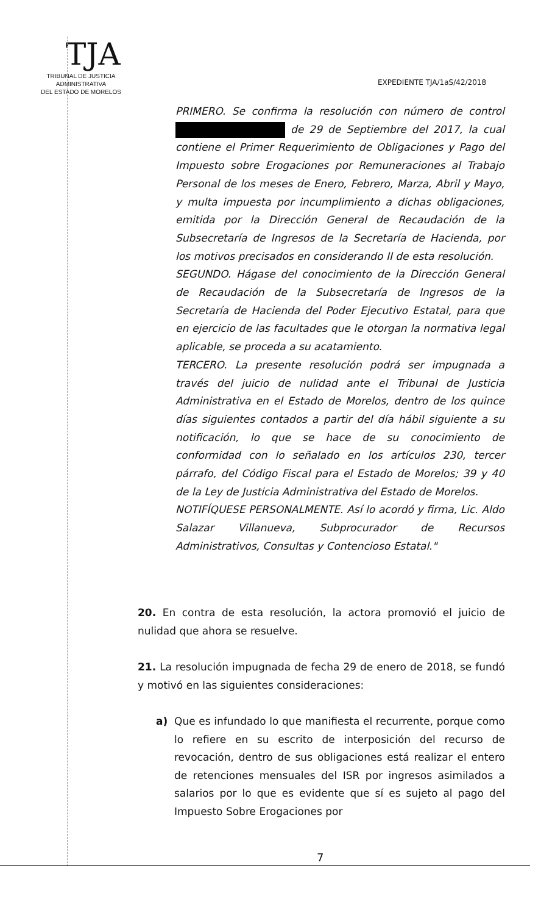TJA
TRIBUNAL DE JUSTICIA ADMINISTRATIVA
DEL ESTADO DE MORELOS
EXPEDIENTE TJA/1aS/42/2018
PRIMERO. Se confirma la resolución con número de control de 29 de Septiembre del 2017, la cual contiene el Primer Requerimiento de Obligaciones y Pago del Impuesto sobre Erogaciones por Remuneraciones al Trabajo Personal de los meses de Enero, Febrero, Marza, Abril y Mayo, y multa impuesta por incumplimiento a dichas obligaciones, emitida por la Dirección General de Recaudación de la Subsecretaría de Ingresos de la Secretaría de Hacienda, por los motivos precisados en considerando II de esta resolución.
SEGUNDO. Hágase del conocimiento de la Dirección General de Recaudación de la Subsecretaría de Ingresos de la Secretaría de Hacienda del Poder Ejecutivo Estatal, para que en ejercicio de las facultades que le otorgan la normativa legal aplicable, se proceda a su acatamiento.
TERCERO. La presente resolución podrá ser impugnada a través del juicio de nulidad ante el Tribunal de Justicia Administrativa en el Estado de Morelos, dentro de los quince días siguientes contados a partir del día hábil siguiente a su notificación, lo que se hace de su conocimiento de conformidad con lo señalado en los artículos 230, tercer párrafo, del Código Fiscal para el Estado de Morelos; 39 y 40 de la Ley de Justicia Administrativa del Estado de Morelos.
NOTIFÍQUESE PERSONALMENTE. Así lo acordó y firma, Lic. Aldo Salazar Villanueva, Subprocurador de Recursos Administrativos, Consultas y Contencioso Estatal."
20. En contra de esta resolución, la actora promovió el juicio de nulidad que ahora se resuelve.
21. La resolución impugnada de fecha 29 de enero de 2018, se fundó y motivó en las siguientes consideraciones:
a) Que es infundado lo que manifiesta el recurrente, porque como lo refiere en su escrito de interposición del recurso de revocación, dentro de sus obligaciones está realizar el entero de retenciones mensuales del ISR por ingresos asimilados a salarios por lo que es evidente que sí es sujeto al pago del Impuesto Sobre Erogaciones por
7